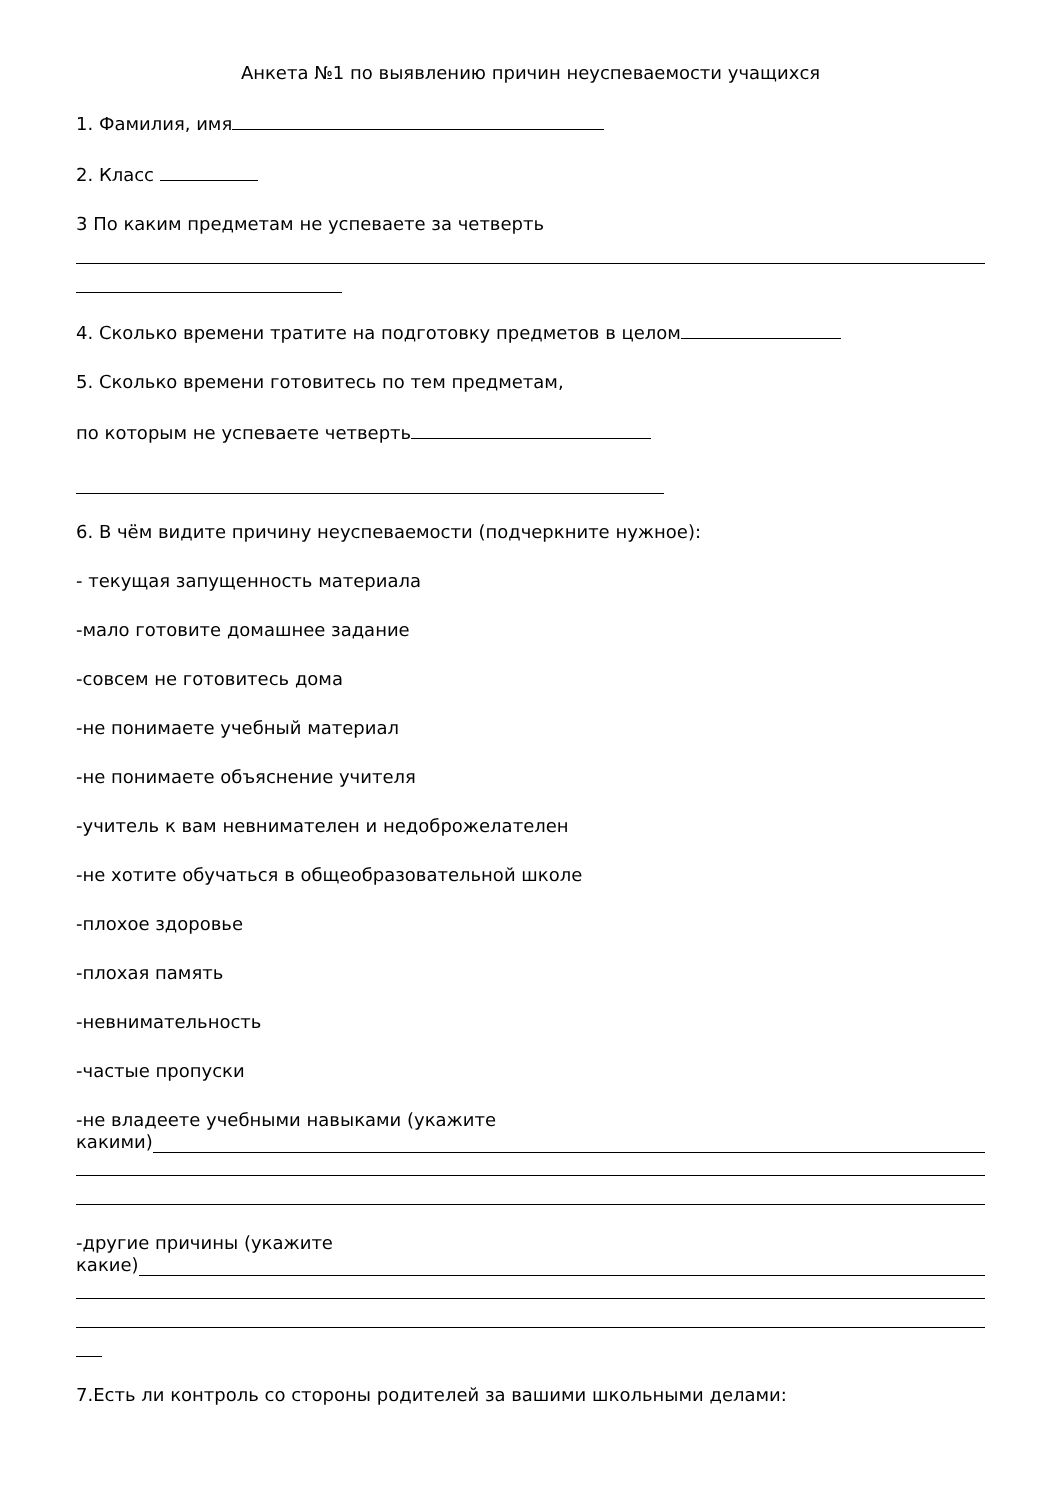Анкета №1 по выявлению причин неуспеваемости учащихся
1. Фамилия, имя
2. Класс
3 По каким предметам не успеваете за четверть
4. Сколько времени тратите на подготовку предметов в целом
5. Сколько времени готовитесь по тем предметам,
по которым не успеваете четверть
6. В чём видите причину неуспеваемости (подчеркните нужное):
- текущая запущенность материала
-мало готовите домашнее задание
-совсем не готовитесь дома
-не понимаете учебный материал
-не понимаете объяснение учителя
-учитель к вам невнимателен и недоброжелателен
-не хотите обучаться в общеобразовательной школе
-плохое здоровье
-плохая память
-невнимательность
-частые пропуски
-не владеете учебными навыками (укажите
какими)
-другие причины (укажите
какие)
7.Есть ли контроль со стороны родителей за вашими школьными делами: